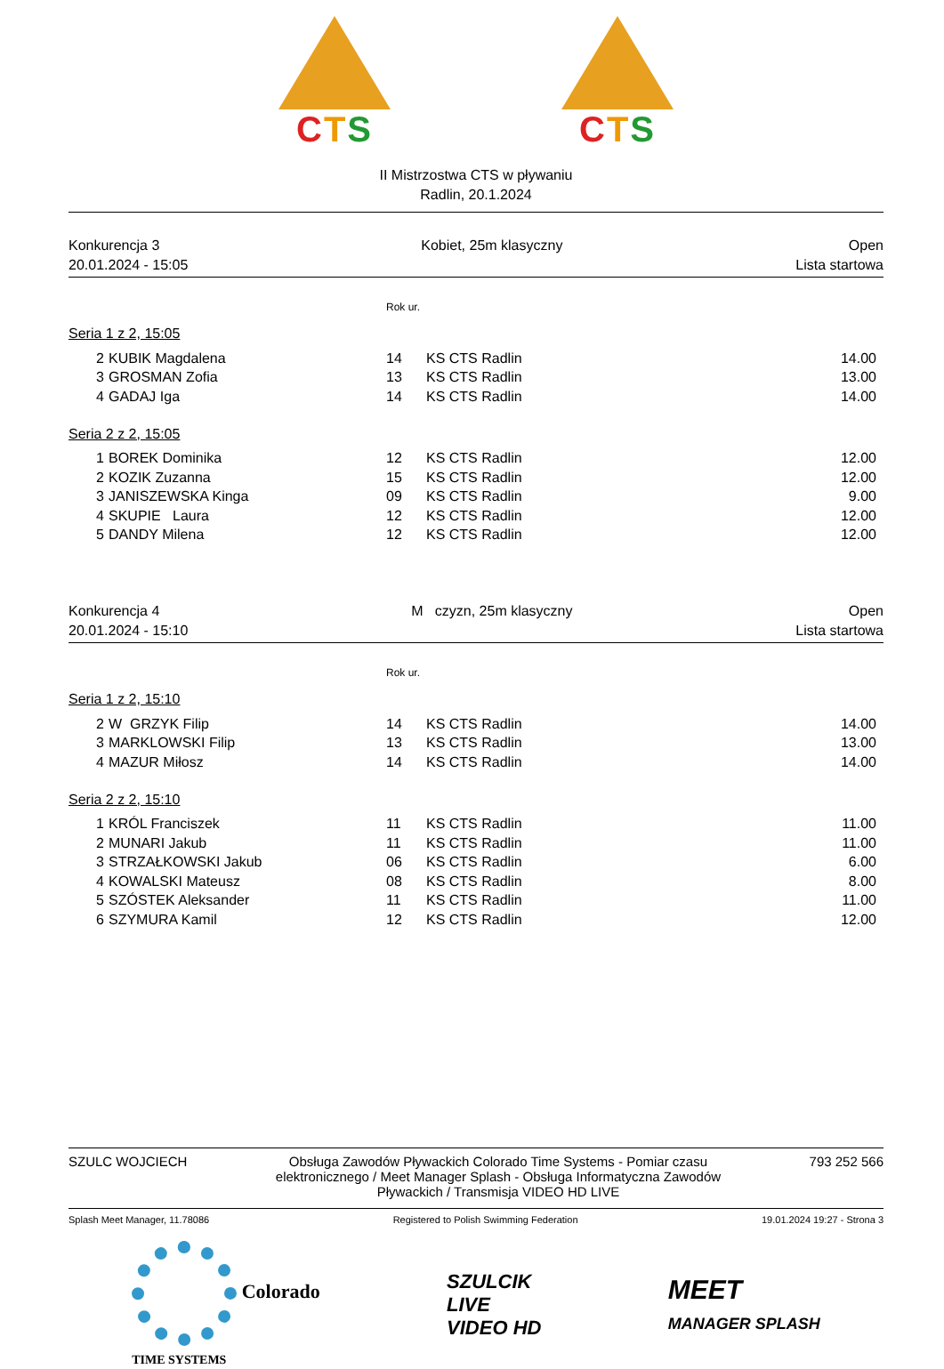CTS CTS
II Mistrzostwa CTS w pływaniu
Radlin, 20.1.2024
Konkurencja 3
20.01.2024 - 15:05
Kobiet, 25m klasyczny Open
Lista startowa
Rok ur.
Seria 1 z 2, 15:05
| 2 | KUBIK Magdalena | 14 | KS CTS Radlin | 14.00 |
| 3 | GROSMAN Zofia | 13 | KS CTS Radlin | 13.00 |
| 4 | GADAJ Iga | 14 | KS CTS Radlin | 14.00 |
Seria 2 z 2, 15:05
| 1 | BOREK Dominika | 12 | KS CTS Radlin | 12.00 |
| 2 | KOZIK Zuzanna | 15 | KS CTS Radlin | 12.00 |
| 3 | JANISZEWSKA Kinga | 09 | KS CTS Radlin | 9.00 |
| 4 | SKUPIE Laura | 12 | KS CTS Radlin | 12.00 |
| 5 | DANDY Milena | 12 | KS CTS Radlin | 12.00 |
Konkurencja 4
20.01.2024 - 15:10
M czyzn, 25m klasyczny Open
Lista startowa
Rok ur.
Seria 1 z 2, 15:10
| 2 | W GRZYK Filip | 14 | KS CTS Radlin | 14.00 |
| 3 | MARKLOWSKI Filip | 13 | KS CTS Radlin | 13.00 |
| 4 | MAZUR Miłosz | 14 | KS CTS Radlin | 14.00 |
Seria 2 z 2, 15:10
| 1 | KRÓL Franciszek | 11 | KS CTS Radlin | 11.00 |
| 2 | MUNARI Jakub | 11 | KS CTS Radlin | 11.00 |
| 3 | STRZAŁKOWSKI Jakub | 06 | KS CTS Radlin | 6.00 |
| 4 | KOWALSKI Mateusz | 08 | KS CTS Radlin | 8.00 |
| 5 | SZÓSTEK Aleksander | 11 | KS CTS Radlin | 11.00 |
| 6 | SZYMURA Kamil | 12 | KS CTS Radlin | 12.00 |
SZULC WOJCIECH Obsługa Zawodów Pływackich Colorado Time Systems - Pomiar czasu elektronicznego / Meet Manager Splash - Obsługa Informatyczna Zawodów Pływackich / Transmisja VIDEO HD LIVE
793 252 566
Splash Meet Manager, 11.78086 Registered to Polish Swimming Federation
19.01.2024 19:27 - Strona 3
Colorado
TIME SYSTEMS
SZULCIK
LIVE
VIDEO HD
MEET
MANAGER SPLASH